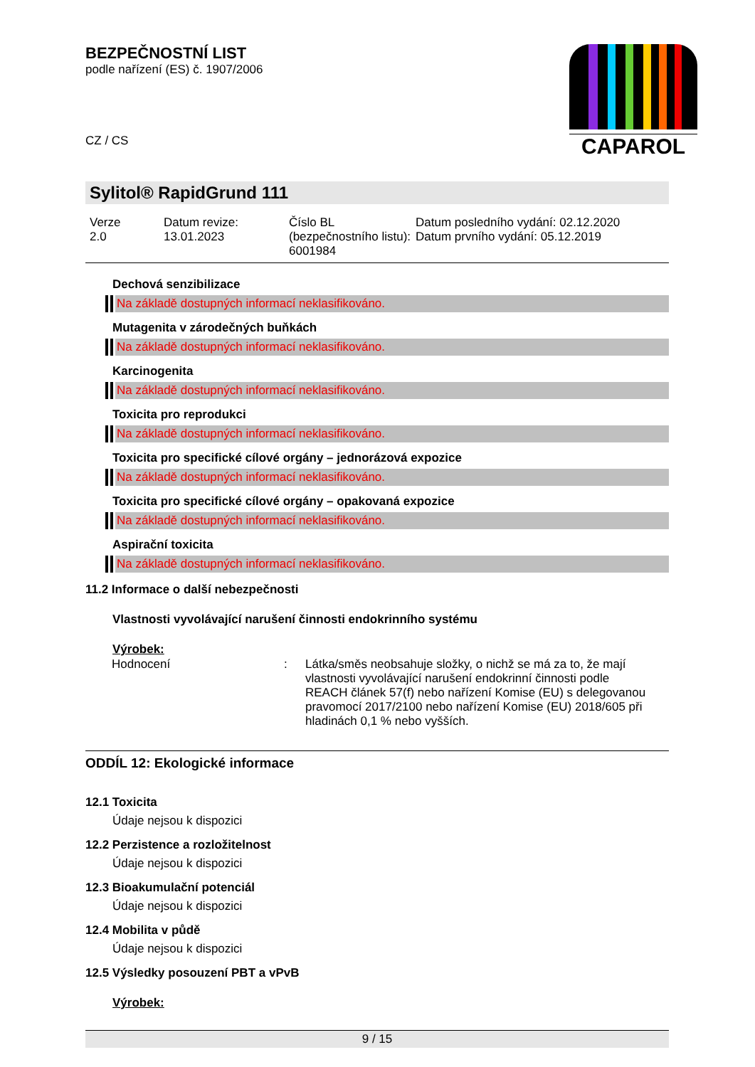BEZPEČNOSTNÍ LIST
podle nařízení (ES) č. 1907/2006
CZ / CS
CAPAROL
Sylitol® RapidGrund 111
Verze
2.0
Datum revize:
13.01.2023
Číslo BL (bezpečnostního listu):
6001984
Datum posledního vydání: 02.12.2020
Datum prvního vydání: 05.12.2019
Dechová senzibilizace
Na základě dostupných informací neklasifikováno.
Mutagenita v zárodečných buňkách
Na základě dostupných informací neklasifikováno.
Karcinogenita
Na základě dostupných informací neklasifikováno.
Toxicita pro reprodukci
Na základě dostupných informací neklasifikováno.
Toxicita pro specifické cílové orgány – jednorázová expozice
Na základě dostupných informací neklasifikováno.
Toxicita pro specifické cílové orgány – opakovaná expozice
Na základě dostupných informací neklasifikováno.
Aspirační toxicita
Na základě dostupných informací neklasifikováno.
11.2 Informace o další nebezpečnosti
Vlastnosti vyvolávající narušení činnosti endokrinního systému
Výrobek:
| Hodnocení | : | Látka/směs neobsahuje složky, o nichž se má za to, že mají vlastnosti vyvolávající narušení endokrinní činnosti podle REACH článek 57(f) nebo nařízení Komise (EU) s delegovanou pravomocí 2017/2100 nebo nařízení Komise (EU) 2018/605 při hladinách 0,1 % nebo vyšších. |
ODDÍL 12: Ekologické informace
12.1 Toxicita
Údaje nejsou k dispozici
12.2 Perzistence a rozložitelnost
Údaje nejsou k dispozici
12.3 Bioakumulační potenciál
Údaje nejsou k dispozici
12.4 Mobilita v půdě
Údaje nejsou k dispozici
12.5 Výsledky posouzení PBT a vPvB
Výrobek:
9 / 15